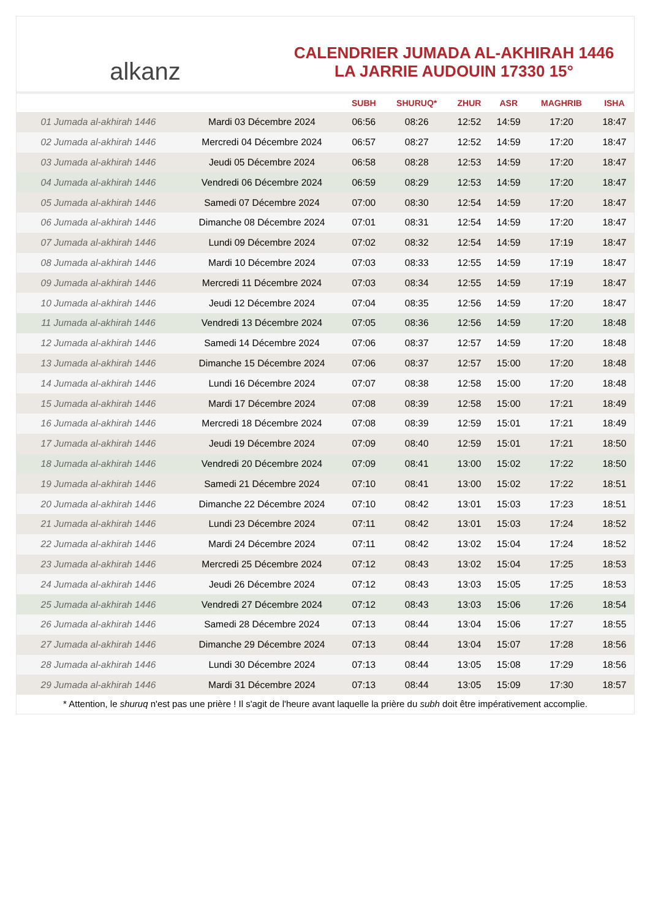alkanz
CALENDRIER JUMADA AL-AKHIRAH 1446
LA JARRIE AUDOUIN 17330 15°
| | | SUBH | SHURUQ* | ZHUR | ASR | MAGHRIB | ISHA |
| --- | --- | --- | --- | --- | --- | --- | --- |
| 01 Jumada al-akhirah 1446 | Mardi 03 Décembre 2024 | 06:56 | 08:26 | 12:52 | 14:59 | 17:20 | 18:47 |
| 02 Jumada al-akhirah 1446 | Mercredi 04 Décembre 2024 | 06:57 | 08:27 | 12:52 | 14:59 | 17:20 | 18:47 |
| 03 Jumada al-akhirah 1446 | Jeudi 05 Décembre 2024 | 06:58 | 08:28 | 12:53 | 14:59 | 17:20 | 18:47 |
| 04 Jumada al-akhirah 1446 | Vendredi 06 Décembre 2024 | 06:59 | 08:29 | 12:53 | 14:59 | 17:20 | 18:47 |
| 05 Jumada al-akhirah 1446 | Samedi 07 Décembre 2024 | 07:00 | 08:30 | 12:54 | 14:59 | 17:20 | 18:47 |
| 06 Jumada al-akhirah 1446 | Dimanche 08 Décembre 2024 | 07:01 | 08:31 | 12:54 | 14:59 | 17:20 | 18:47 |
| 07 Jumada al-akhirah 1446 | Lundi 09 Décembre 2024 | 07:02 | 08:32 | 12:54 | 14:59 | 17:19 | 18:47 |
| 08 Jumada al-akhirah 1446 | Mardi 10 Décembre 2024 | 07:03 | 08:33 | 12:55 | 14:59 | 17:19 | 18:47 |
| 09 Jumada al-akhirah 1446 | Mercredi 11 Décembre 2024 | 07:03 | 08:34 | 12:55 | 14:59 | 17:19 | 18:47 |
| 10 Jumada al-akhirah 1446 | Jeudi 12 Décembre 2024 | 07:04 | 08:35 | 12:56 | 14:59 | 17:20 | 18:47 |
| 11 Jumada al-akhirah 1446 | Vendredi 13 Décembre 2024 | 07:05 | 08:36 | 12:56 | 14:59 | 17:20 | 18:48 |
| 12 Jumada al-akhirah 1446 | Samedi 14 Décembre 2024 | 07:06 | 08:37 | 12:57 | 14:59 | 17:20 | 18:48 |
| 13 Jumada al-akhirah 1446 | Dimanche 15 Décembre 2024 | 07:06 | 08:37 | 12:57 | 15:00 | 17:20 | 18:48 |
| 14 Jumada al-akhirah 1446 | Lundi 16 Décembre 2024 | 07:07 | 08:38 | 12:58 | 15:00 | 17:20 | 18:48 |
| 15 Jumada al-akhirah 1446 | Mardi 17 Décembre 2024 | 07:08 | 08:39 | 12:58 | 15:00 | 17:21 | 18:49 |
| 16 Jumada al-akhirah 1446 | Mercredi 18 Décembre 2024 | 07:08 | 08:39 | 12:59 | 15:01 | 17:21 | 18:49 |
| 17 Jumada al-akhirah 1446 | Jeudi 19 Décembre 2024 | 07:09 | 08:40 | 12:59 | 15:01 | 17:21 | 18:50 |
| 18 Jumada al-akhirah 1446 | Vendredi 20 Décembre 2024 | 07:09 | 08:41 | 13:00 | 15:02 | 17:22 | 18:50 |
| 19 Jumada al-akhirah 1446 | Samedi 21 Décembre 2024 | 07:10 | 08:41 | 13:00 | 15:02 | 17:22 | 18:51 |
| 20 Jumada al-akhirah 1446 | Dimanche 22 Décembre 2024 | 07:10 | 08:42 | 13:01 | 15:03 | 17:23 | 18:51 |
| 21 Jumada al-akhirah 1446 | Lundi 23 Décembre 2024 | 07:11 | 08:42 | 13:01 | 15:03 | 17:24 | 18:52 |
| 22 Jumada al-akhirah 1446 | Mardi 24 Décembre 2024 | 07:11 | 08:42 | 13:02 | 15:04 | 17:24 | 18:52 |
| 23 Jumada al-akhirah 1446 | Mercredi 25 Décembre 2024 | 07:12 | 08:43 | 13:02 | 15:04 | 17:25 | 18:53 |
| 24 Jumada al-akhirah 1446 | Jeudi 26 Décembre 2024 | 07:12 | 08:43 | 13:03 | 15:05 | 17:25 | 18:53 |
| 25 Jumada al-akhirah 1446 | Vendredi 27 Décembre 2024 | 07:12 | 08:43 | 13:03 | 15:06 | 17:26 | 18:54 |
| 26 Jumada al-akhirah 1446 | Samedi 28 Décembre 2024 | 07:13 | 08:44 | 13:04 | 15:06 | 17:27 | 18:55 |
| 27 Jumada al-akhirah 1446 | Dimanche 29 Décembre 2024 | 07:13 | 08:44 | 13:04 | 15:07 | 17:28 | 18:56 |
| 28 Jumada al-akhirah 1446 | Lundi 30 Décembre 2024 | 07:13 | 08:44 | 13:05 | 15:08 | 17:29 | 18:56 |
| 29 Jumada al-akhirah 1446 | Mardi 31 Décembre 2024 | 07:13 | 08:44 | 13:05 | 15:09 | 17:30 | 18:57 |
* Attention, le shuruq n'est pas une prière ! Il s'agit de l'heure avant laquelle la prière du subh doit être impérativement accomplie.